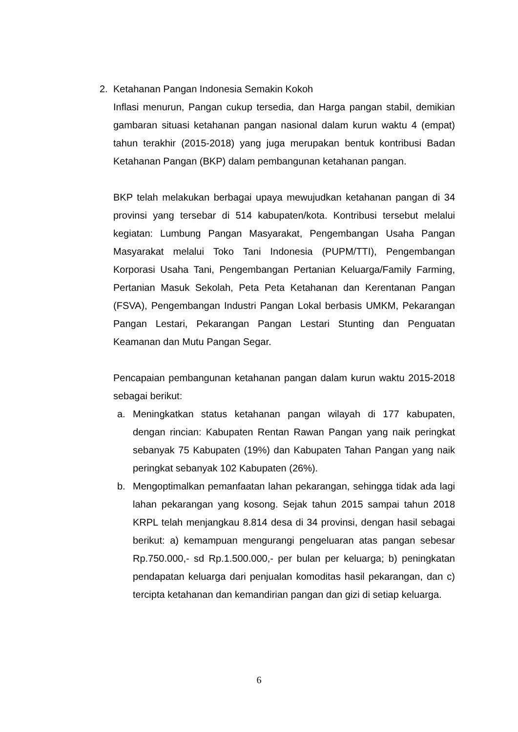2. Ketahanan Pangan Indonesia Semakin Kokoh
Inflasi menurun, Pangan cukup tersedia, dan Harga pangan stabil, demikian gambaran situasi ketahanan pangan nasional dalam kurun waktu 4 (empat) tahun terakhir (2015-2018) yang juga merupakan bentuk kontribusi Badan Ketahanan Pangan (BKP) dalam pembangunan ketahanan pangan.
BKP telah melakukan berbagai upaya mewujudkan ketahanan pangan di 34 provinsi yang tersebar di 514 kabupaten/kota. Kontribusi tersebut melalui kegiatan: Lumbung Pangan Masyarakat, Pengembangan Usaha Pangan Masyarakat melalui Toko Tani Indonesia (PUPM/TTI), Pengembangan Korporasi Usaha Tani, Pengembangan Pertanian Keluarga/Family Farming, Pertanian Masuk Sekolah, Peta Peta Ketahanan dan Kerentanan Pangan (FSVA), Pengembangan Industri Pangan Lokal berbasis UMKM, Pekarangan Pangan Lestari, Pekarangan Pangan Lestari Stunting dan Penguatan Keamanan dan Mutu Pangan Segar.
Pencapaian pembangunan ketahanan pangan dalam kurun waktu 2015-2018 sebagai berikut:
a. Meningkatkan status ketahanan pangan wilayah di 177 kabupaten, dengan rincian: Kabupaten Rentan Rawan Pangan yang naik peringkat sebanyak 75 Kabupaten (19%) dan Kabupaten Tahan Pangan yang naik peringkat sebanyak 102 Kabupaten (26%).
b. Mengoptimalkan pemanfaatan lahan pekarangan, sehingga tidak ada lagi lahan pekarangan yang kosong. Sejak tahun 2015 sampai tahun 2018 KRPL telah menjangkau 8.814 desa di 34 provinsi, dengan hasil sebagai berikut: a) kemampuan mengurangi pengeluaran atas pangan sebesar Rp.750.000,- sd Rp.1.500.000,- per bulan per keluarga; b) peningkatan pendapatan keluarga dari penjualan komoditas hasil pekarangan, dan c) tercipta ketahanan dan kemandirian pangan dan gizi di setiap keluarga.
6